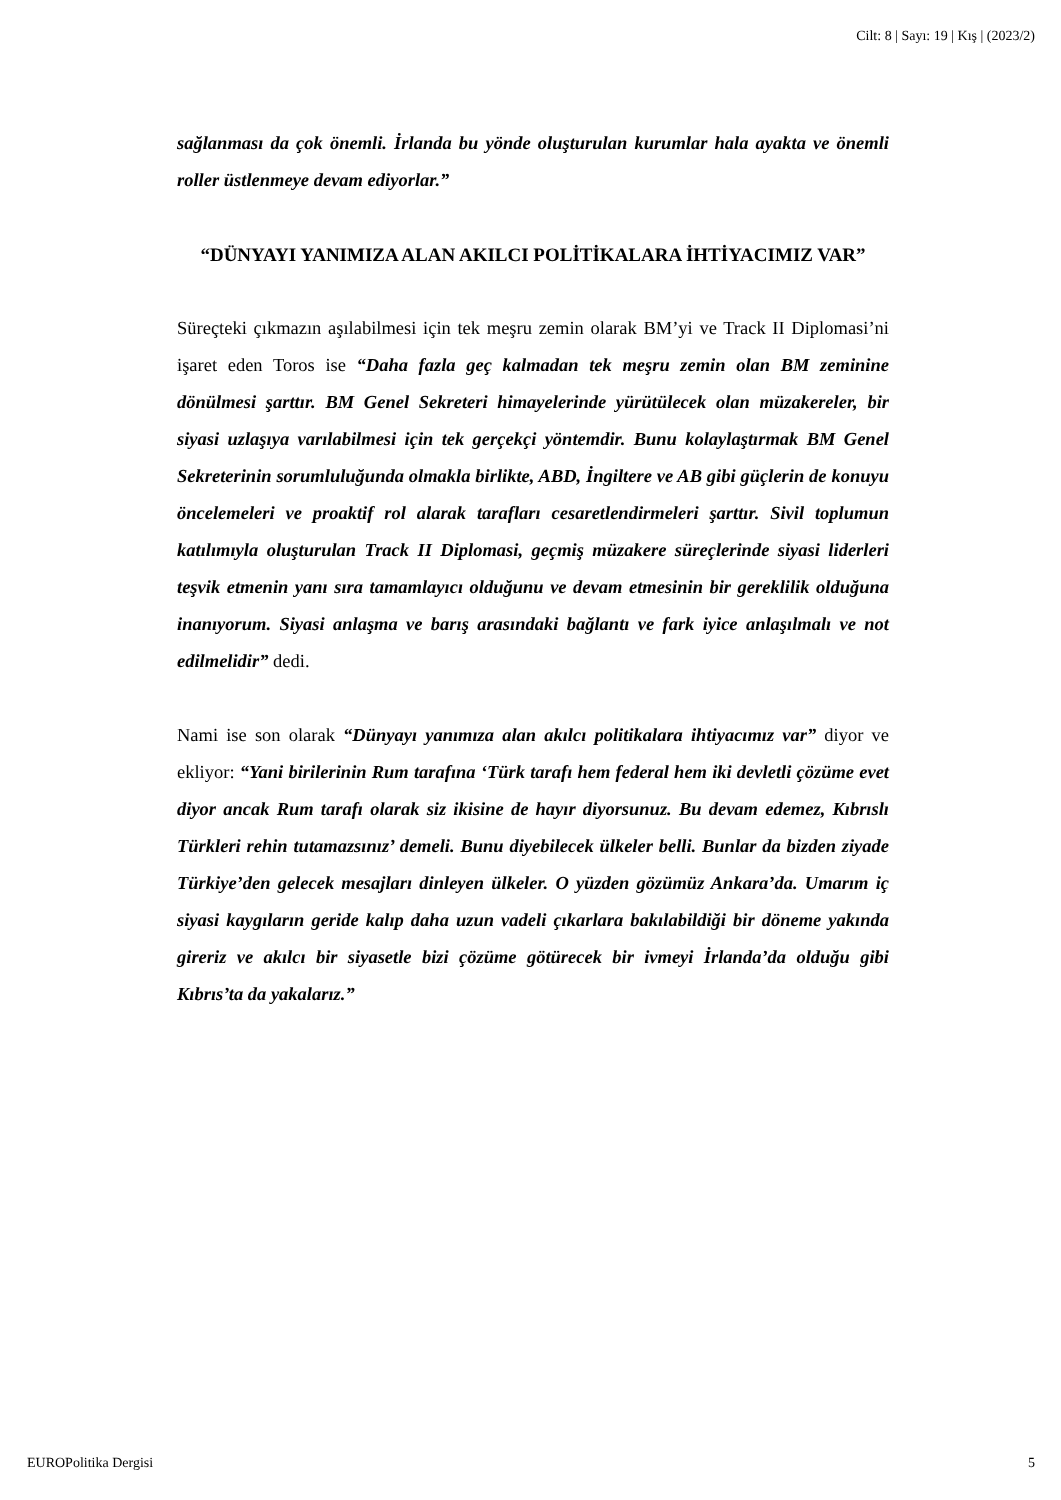Cilt: 8 | Sayı: 19 | Kış | (2023/2)
sağlanması da çok önemli. İrlanda bu yönde oluşturulan kurumlar hala ayakta ve önemli roller üstlenmeye devam ediyorlar.”
“DÜNYAYI YANIMIZA ALAN AKILCI POLİTİKALARA İHTİYACIMIZ VAR”
Süreçteki çıkmazın aşılabilmesi için tek meşru zemin olarak BM’yi ve Track II Diplomasi’ni işaret eden Toros ise “Daha fazla geç kalmadan tek meşru zemin olan BM zeminine dönülmesi şarttır. BM Genel Sekreteri himayelerinde yürütülecek olan müzakereler, bir siyasi uzlaşıya varılabilmesi için tek gerçekçi yöntemdir. Bunu kolaylaştırmak BM Genel Sekreterinin sorumluluğunda olmakla birlikte, ABD, İngiltere ve AB gibi güçlerin de konuyu öncelemeleri ve proaktif rol alarak tarafları cesaretlendirmeleri şarttır. Sivil toplumun katılımıyla oluşturulan Track II Diplomasi, geçmiş müzakere süreçlerinde siyasi liderleri teşvik etmenin yanı sıra tamamlayıcı olduğunu ve devam etmesinin bir gereklilik olduğuna inanıyorum. Siyasi anlaşma ve barış arasındaki bağlantı ve fark iyice anlaşılmalı ve not edilmelidir” dedi.
Nami ise son olarak “Dünyayı yanımıza alan akılcı politikalara ihtiyacımız var” diyor ve ekliyor: “Yani birilerinin Rum tarafına ‘Türk tarafı hem federal hem iki devletli çözüme evet diyor ancak Rum tarafı olarak siz ikisine de hayır diyorsunuz. Bu devam edemez, Kıbrıslı Türkleri rehin tutamazsınız’ demeli. Bunu diyebilecek ülkeler belli. Bunlar da bizden ziyade Türkiye’den gelecek mesajları dinleyen ülkeler. O yüzden gözümüz Ankara’da. Umarım iç siyasi kaygıların geride kalıp daha uzun vadeli çıkarlara bakılabildiği bir döneme yakında gireriz ve akılcı bir siyasetle bizi çözüme götürecek bir ivmeyi İrlanda’da olduğu gibi Kıbrıs’ta da yakalarız.”
EUROPolitika Dergisi 5